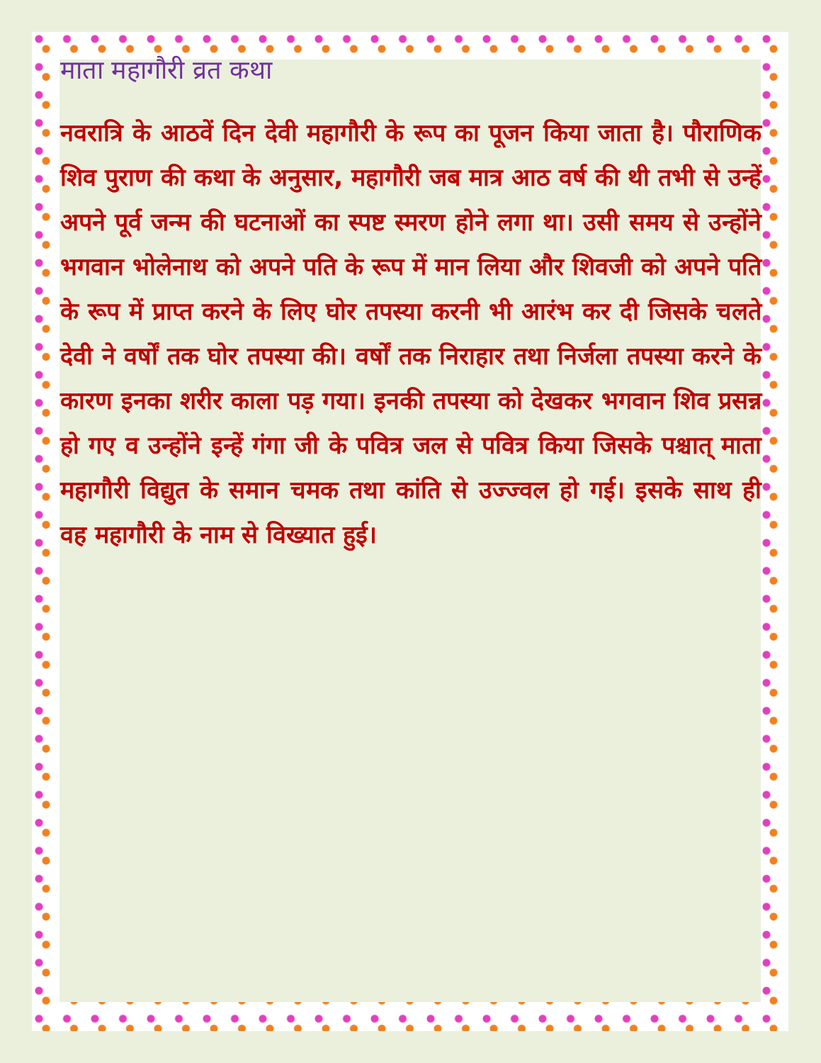माता महागौरी व्रत कथा
नवरात्रि के आठवें दिन देवी महागौरी के रूप का पूजन किया जाता है। पौराणिक शिव पुराण की कथा के अनुसार, महागौरी जब मात्र आठ वर्ष की थी तभी से उन्हें अपने पूर्व जन्म की घटनाओं का स्पष्ट स्मरण होने लगा था। उसी समय से उन्होंने भगवान भोलेनाथ को अपने पति के रूप में मान लिया और शिवजी को अपने पति के रूप में प्राप्त करने के लिए घोर तपस्या करनी भी आरंभ कर दी जिसके चलते देवी ने वर्षों तक घोर तपस्या की। वर्षों तक निराहार तथा निर्जला तपस्या करने के कारण इनका शरीर काला पड़ गया। इनकी तपस्या को देखकर भगवान शिव प्रसन्न हो गए व उन्होंने इन्हें गंगा जी के पवित्र जल से पवित्र किया जिसके पश्चात् माता महागौरी विद्युत के समान चमक तथा कांति से उज्ज्वल हो गई। इसके साथ ही वह महागौरी के नाम से विख्यात हुई।